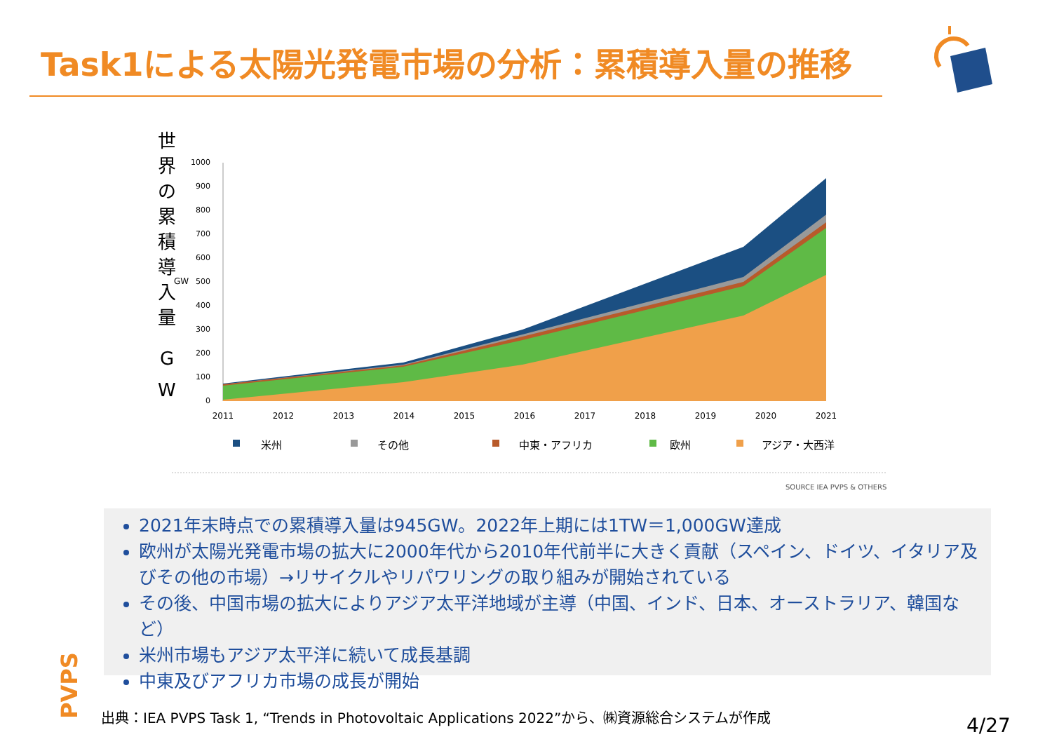Task1による太陽光発電市場の分析：累積導入量の推移
世
界
の
累
積
導
入
量
G
W
GW
1000
900
800
700
600
500
400
300
200
100
0
2011
2012
2013
2014
2015
2016
2017
2018
2019
2020
2021
米州
その他
中東・アフリカ
欧州
アジア・大西洋
SOURCE IEA PVPS & OTHERS
2021年末時点での累積導入量は945GW。2022年上期には1TW＝1,000GW達成
欧州が太陽光発電市場の拡大に2000年代から2010年代前半に大きく貢献（スペイン、ドイツ、イタリア及びその他の市場）→リサイクルやリパワリングの取り組みが開始されている
その後、中国市場の拡大によりアジア太平洋地域が主導（中国、インド、日本、オーストラリア、韓国など）
米州市場もアジア太平洋に続いて成長基調
中東及びアフリカ市場の成長が開始
PVPS
出典：IEA PVPS Task 1, “Trends in Photovoltaic Applications 2022”から、㈱資源総合システムが作成
4/27